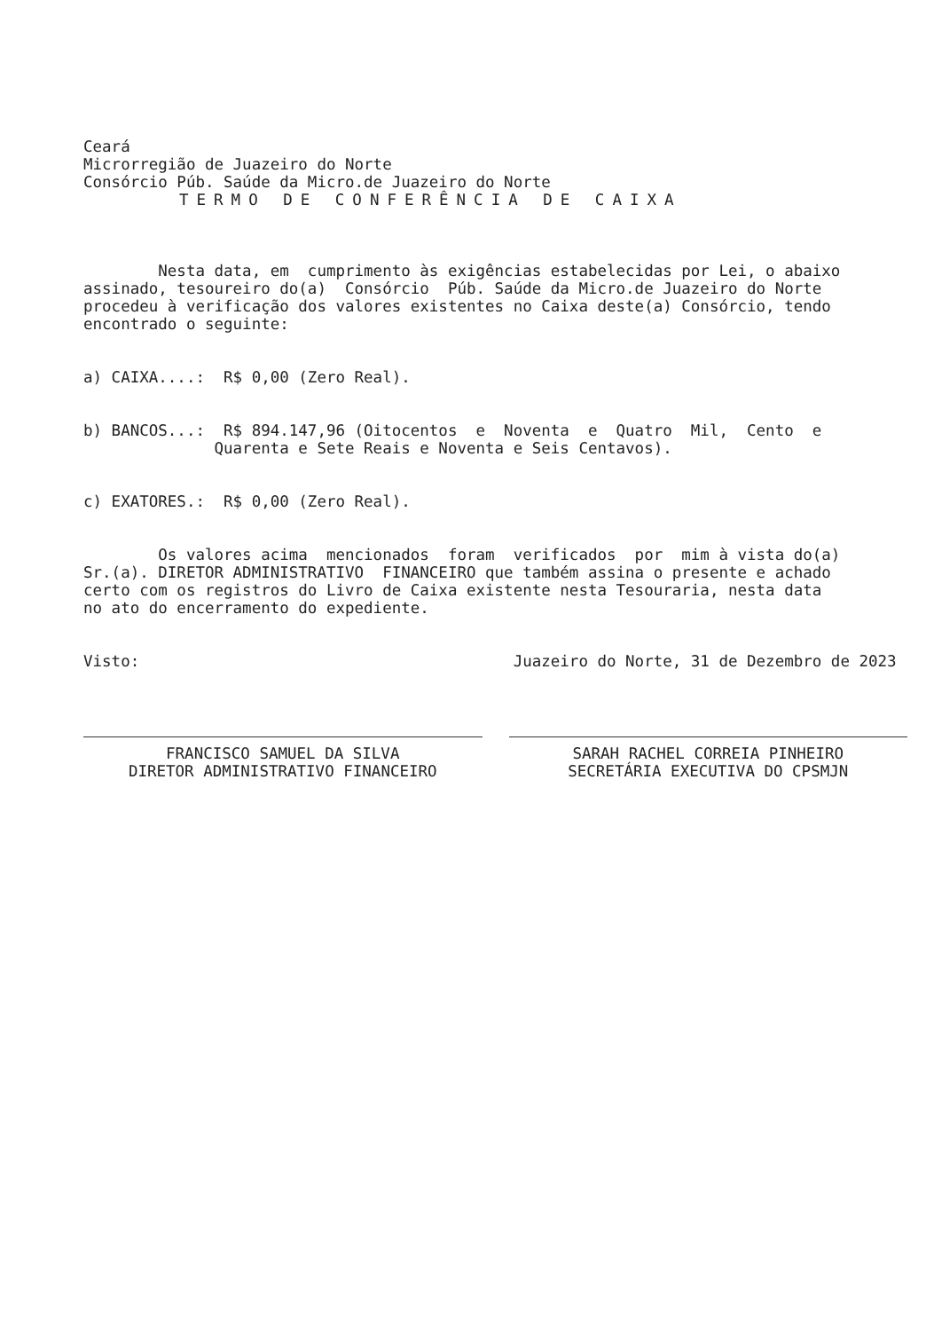Ceará Microrregião de Juazeiro do Norte Consórcio Púb. Saúde da Micro.de Juazeiro do Norte
TERMO DE CONFERÊNCIA DE CAIXA
Nesta data, em cumprimento às exigências estabelecidas por Lei, o abaixo assinado, tesoureiro do(a) Consórcio Púb. Saúde da Micro.de Juazeiro do Norte procedeu à verificação dos valores existentes no Caixa deste(a) Consórcio, tendo encontrado o seguinte:
a) CAIXA....: R$ 0,00 (Zero Real).
b) BANCOS...: R$ 894.147,96 (Oitocentos e Noventa e Quatro Mil, Cento e Quarenta e Sete Reais e Noventa e Seis Centavos).
c) EXATORES.: R$ 0,00 (Zero Real).
Os valores acima mencionados foram verificados por mim à vista do(a) Sr.(a). DIRETOR ADMINISTRATIVO FINANCEIRO que também assina o presente e achado certo com os registros do Livro de Caixa existente nesta Tesouraria, nesta data no ato do encerramento do expediente.
Visto: Juazeiro do Norte, 31 de Dezembro de 2023
FRANCISCO SAMUEL DA SILVA
DIRETOR ADMINISTRATIVO FINANCEIRO
SARAH RACHEL CORREIA PINHEIRO
SECRETÁRIA EXECUTIVA DO CPSMJN